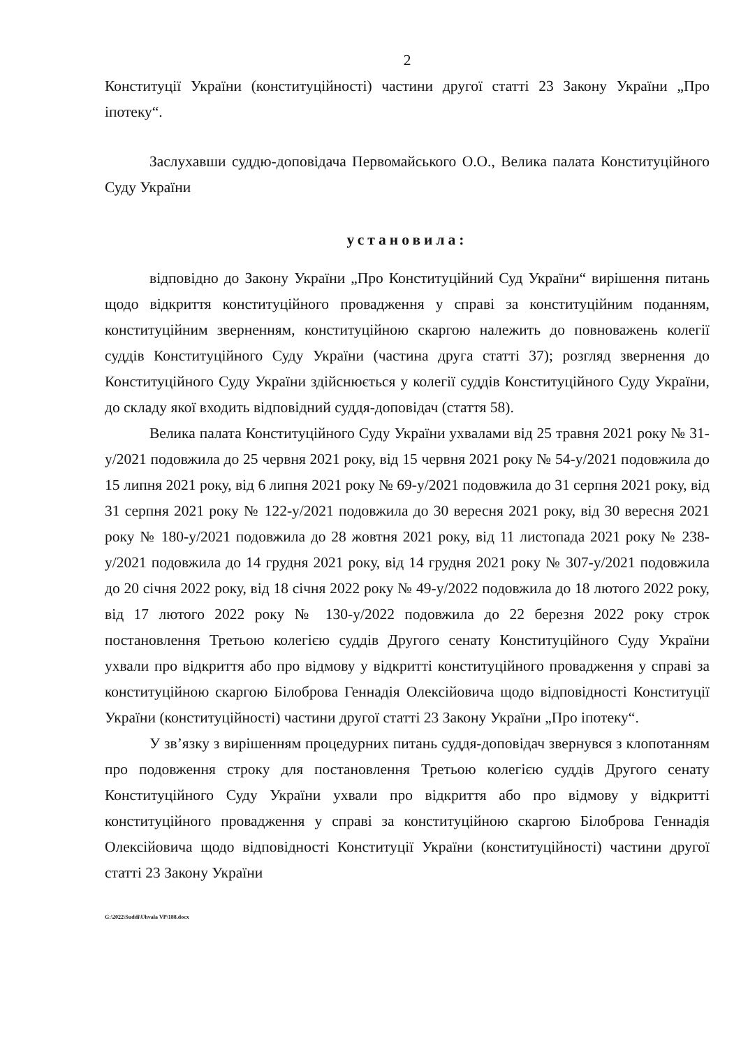2
Конституції України (конституційності) частини другої статті 23 Закону України „Про іпотеку“.
Заслухавши суддю-доповідача Первомайського О.О., Велика палата Конституційного Суду України
установила:
відповідно до Закону України „Про Конституційний Суд України“ вирішення питань щодо відкриття конституційного провадження у справі за конституційним поданням, конституційним зверненням, конституційною скаргою належить до повноважень колегії суддів Конституційного Суду України (частина друга статті 37); розгляд звернення до Конституційного Суду України здійснюється у колегії суддів Конституційного Суду України, до складу якої входить відповідний суддя-доповідач (стаття 58).
Велика палата Конституційного Суду України ухвалами від 25 травня 2021 року № 31-у/2021 подовжила до 25 червня 2021 року, від 15 червня 2021 року № 54-у/2021 подовжила до 15 липня 2021 року, від 6 липня 2021 року № 69-у/2021 подовжила до 31 серпня 2021 року, від 31 серпня 2021 року № 122-у/2021 подовжила до 30 вересня 2021 року, від 30 вересня 2021 року № 180-у/2021 подовжила до 28 жовтня 2021 року, від 11 листопада 2021 року № 238-у/2021 подовжила до 14 грудня 2021 року, від 14 грудня 2021 року № 307-у/2021 подовжила до 20 січня 2022 року, від 18 січня 2022 року № 49-у/2022 подовжила до 18 лютого 2022 року, від 17 лютого 2022 року № 130-у/2022 подовжила до 22 березня 2022 року строк постановлення Третьою колегією суддів Другого сенату Конституційного Суду України ухвали про відкриття або про відмову у відкритті конституційного провадження у справі за конституційною скаргою Білоброва Геннадія Олексійовича щодо відповідності Конституції України (конституційності) частини другої статті 23 Закону України „Про іпотеку“.
У зв’язку з вирішенням процедурних питань суддя-доповідач звернувся з клопотанням про подовження строку для постановлення Третьою колегією суддів Другого сенату Конституційного Суду України ухвали про відкриття або про відмову у відкритті конституційного провадження у справі за конституційною скаргою Білоброва Геннадія Олексійовича щодо відповідності Конституції України (конституційності) частини другої статті 23 Закону України
G:\2022\Suddi\Uhvala VP\188.docx